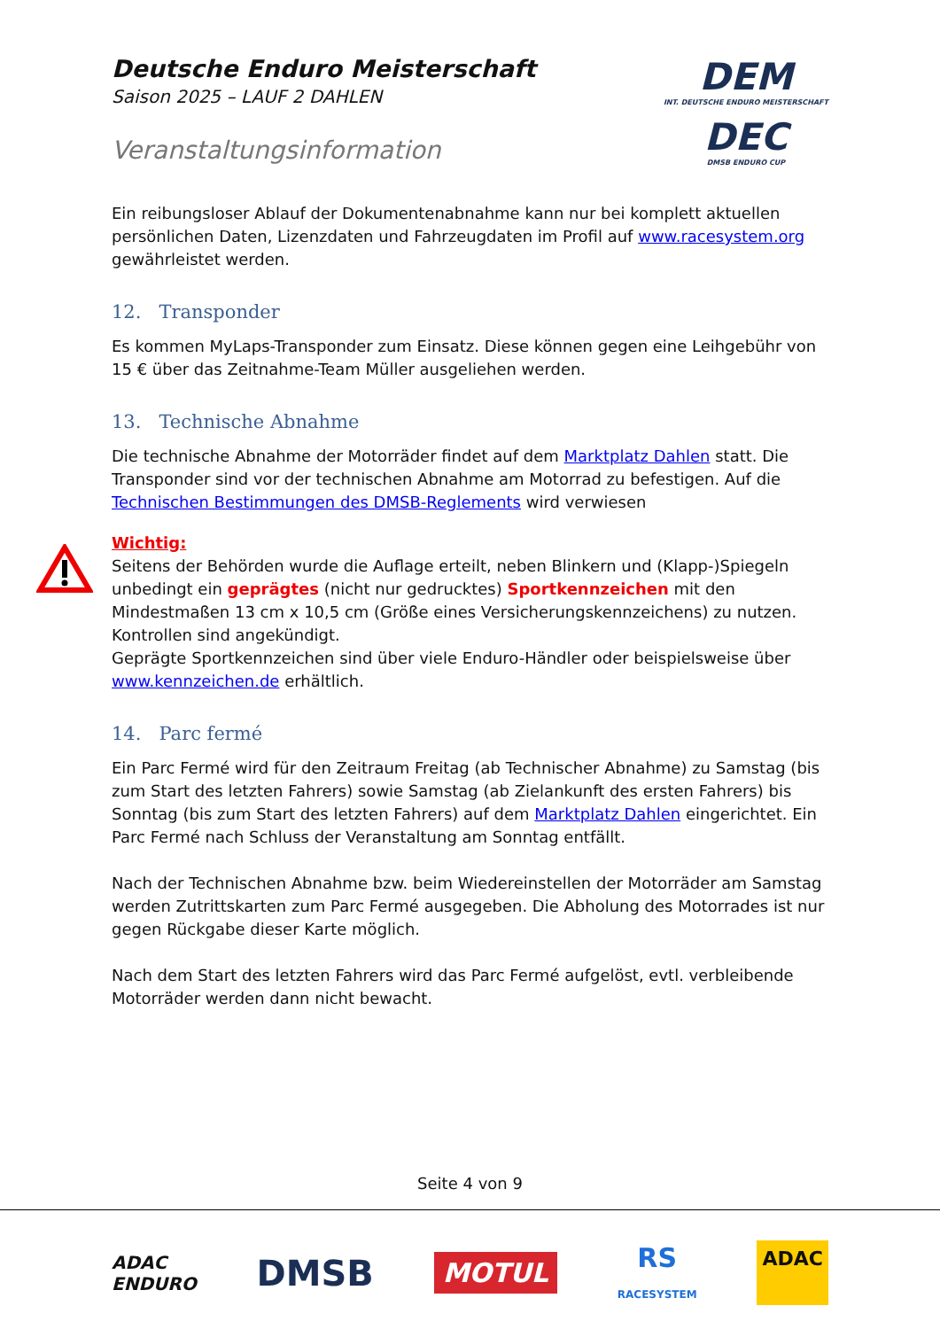Deutsche Enduro Meisterschaft
Saison 2025 – LAUF 2 DAHLEN
Veranstaltungsinformation
DEM
INT. DEUTSCHE ENDURO MEISTERSCHAFT
DEC
DMSB ENDURO CUP
Ein reibungsloser Ablauf der Dokumentenabnahme kann nur bei komplett aktuellen persönlichen Daten, Lizenzdaten und Fahrzeugdaten im Profil auf www.racesystem.org gewährleistet werden.
12. Transponder
Es kommen MyLaps-Transponder zum Einsatz. Diese können gegen eine Leihgebühr von 15 € über das Zeitnahme-Team Müller ausgeliehen werden.
13. Technische Abnahme
Die technische Abnahme der Motorräder findet auf dem Marktplatz Dahlen statt. Die Transponder sind vor der technischen Abnahme am Motorrad zu befestigen. Auf die Technischen Bestimmungen des DMSB-Reglements wird verwiesen
Wichtig:
Seitens der Behörden wurde die Auflage erteilt, neben Blinkern und (Klapp-)Spiegeln unbedingt ein geprägtes (nicht nur gedrucktes) Sportkennzeichen mit den Mindestmaßen 13 cm x 10,5 cm (Größe eines Versicherungskennzeichens) zu nutzen. Kontrollen sind angekündigt.
Geprägte Sportkennzeichen sind über viele Enduro-Händler oder beispielsweise über www.kennzeichen.de erhältlich.
14. Parc fermé
Ein Parc Fermé wird für den Zeitraum Freitag (ab Technischer Abnahme) zu Samstag (bis zum Start des letzten Fahrers) sowie Samstag (ab Zielankunft des ersten Fahrers) bis Sonntag (bis zum Start des letzten Fahrers) auf dem Marktplatz Dahlen eingerichtet. Ein Parc Fermé nach Schluss der Veranstaltung am Sonntag entfällt.
Nach der Technischen Abnahme bzw. beim Wiedereinstellen der Motorräder am Samstag werden Zutrittskarten zum Parc Fermé ausgegeben. Die Abholung des Motorrades ist nur gegen Rückgabe dieser Karte möglich.
Nach dem Start des letzten Fahrers wird das Parc Fermé aufgelöst, evtl. verbleibende Motorräder werden dann nicht bewacht.
Seite 4 von 9
ADAC
ENDURO
DMSB
MOTUL
RS
RACESYSTEM
ADAC